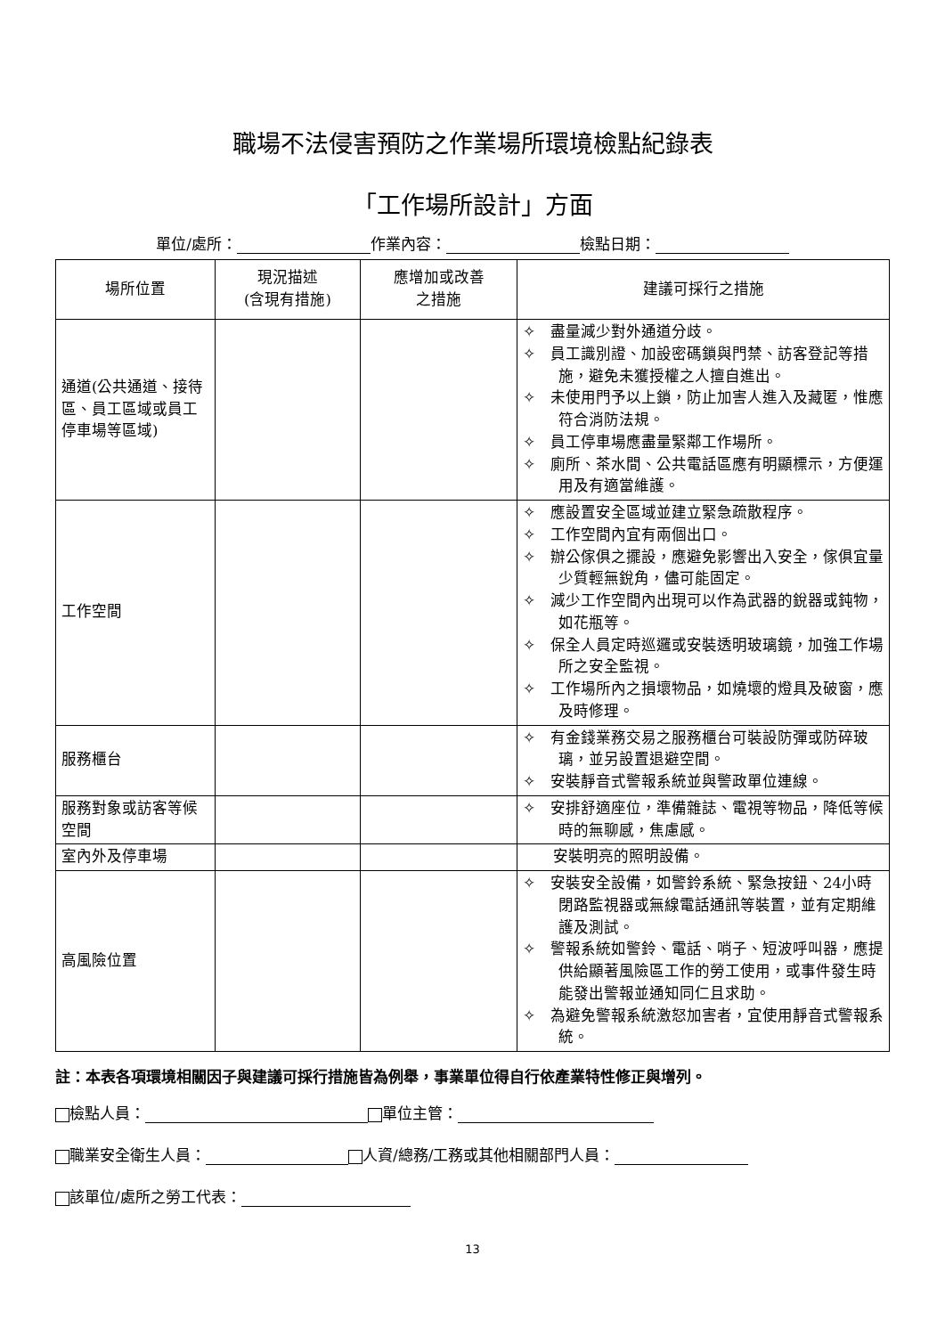職場不法侵害預防之作業場所環境檢點紀錄表
「工作場所設計」方面
單位/處所： 作業內容： 檢點日期：
| 場所位置 | 現況描述 (含現有措施) | 應增加或改善 之措施 | 建議可採行之措施 |
| --- | --- | --- | --- |
| 通道(公共通道、接待區、員工區域或員工停車場等區域) | | | ✧ 盡量減少對外通道分歧。 ✧ 員工識別證、加設密碼鎖與門禁、訪客登記等措施，避免未獲授權之人擅自進出。 ✧ 未使用門予以上鎖，防止加害人進入及藏匿，惟應符合消防法規。 ✧ 員工停車場應盡量緊鄰工作場所。 ✧ 廁所、茶水間、公共電話區應有明顯標示，方便運用及有適當維護。 |
| 工作空間 | | | ✧ 應設置安全區域並建立緊急疏散程序。 ✧ 工作空間內宜有兩個出口。 ✧ 辦公傢俱之擺設，應避免影響出入安全，傢俱宜量少質輕無銳角，儘可能固定。 ✧ 減少工作空間內出現可以作為武器的銳器或鈍物，如花瓶等。 ✧ 保全人員定時巡邏或安裝透明玻璃鏡，加強工作場所之安全監視。 ✧ 工作場所內之損壞物品，如燒壞的燈具及破窗，應及時修理。 |
| 服務櫃台 | | | ✧ 有金錢業務交易之服務櫃台可裝設防彈或防碎玻璃，並另設置退避空間。 ✧ 安裝靜音式警報系統並與警政單位連線。 |
| 服務對象或訪客等候空間 | | | ✧ 安排舒適座位，準備雜誌、電視等物品，降低等候時的無聊感，焦慮感。 |
| 室內外及停車場 | | | 安裝明亮的照明設備。 |
| 高風險位置 | | | ✧ 安裝安全設備，如警鈴系統、緊急按鈕、24小時閉路監視器或無線電話通訊等裝置，並有定期維護及測試。 ✧ 警報系統如警鈴、電話、哨子、短波呼叫器，應提供給顯著風險區工作的勞工使用，或事件發生時能發出警報並通知同仁且求助。 ✧ 為避免警報系統激怒加害者，宜使用靜音式警報系統。 |
註：本表各項環境相關因子與建議可採行措施皆為例舉，事業單位得自行依產業特性修正與增列。
檢點人員： 單位主管：
職業安全衛生人員： 人資/總務/工務或其他相關部門人員：
該單位/處所之勞工代表：
13